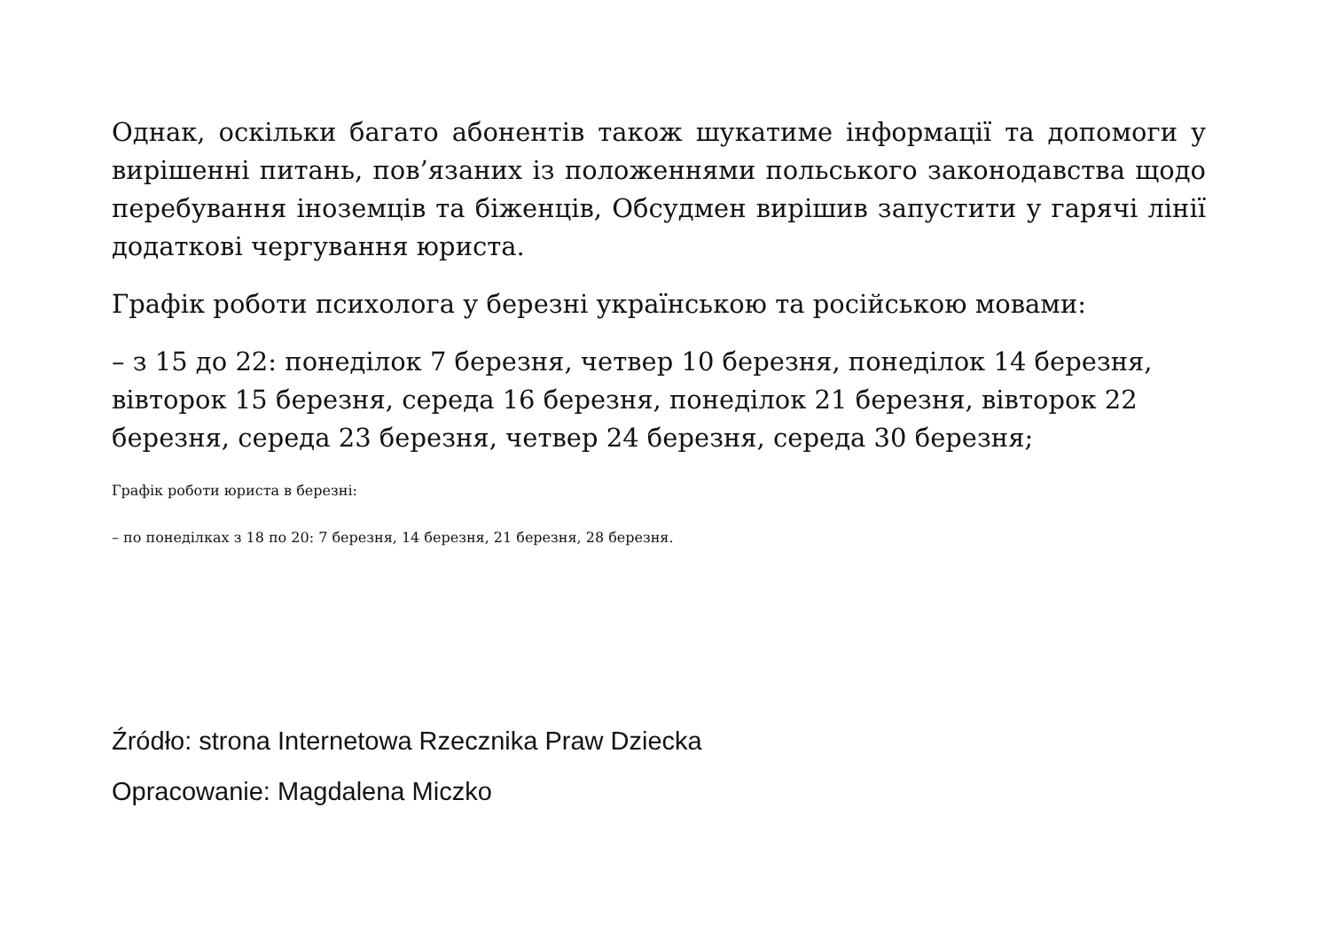Однак, оскільки багато абонентів також шукатиме інформації та допомоги у вирішенні питань, пов’язаних із положеннями польського законодавства щодо перебування іноземців та біженців, Обсудмен вирішив запустити у гарячі лінії додаткові чергування юриста.
Графік роботи психолога у березні українською та російською мовами:
– з 15 до 22: понеділок 7 березня, четвер 10 березня, понеділок 14 березня, вівторок 15 березня, середа 16 березня, понеділок 21 березня, вівторок 22 березня, середа 23 березня, четвер 24 березня, середа 30 березня;
Графік роботи юриста в березні:
– по понеділках з 18 по 20: 7 березня, 14 березня, 21 березня, 28 березня.
Źródło: strona Internetowa Rzecznika Praw Dziecka
Opracowanie: Magdalena Miczko